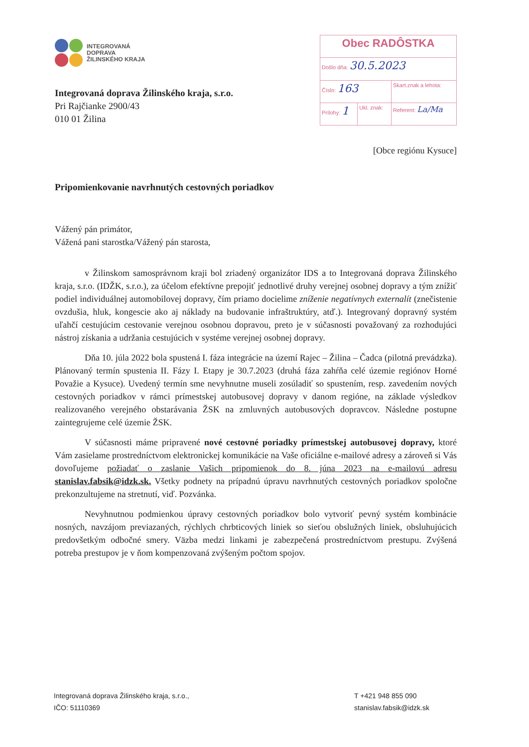INTEGROVANÁ
DOPRAVA
ŽILINSKÉHO KRAJA
Integrovaná doprava Žilinského kraja, s.r.o.
Pri Rajčianke 2900/43
010 01 Žilina
| Obec RADÔSTKA | | |
| Došlo dňa: 30.5.2023 | | |
| Číslo: 163 | | Skart.znak a lehota: |
| Prílohy: 1 | Ukl. znak: | Referent: La/Ma |
[Obce regiónu Kysuce]
Pripomienkovanie navrhnutých cestovných poriadkov
Vážený pán primátor,
Vážená pani starostka/Vážený pán starosta,
v Žilinskom samosprávnom kraji bol zriadený organizátor IDS a to Integrovaná doprava Žilinského kraja, s.r.o. (IDŽK, s.r.o.), za účelom efektívne prepojiť jednotlivé druhy verejnej osobnej dopravy a tým znížiť podiel individuálnej automobilovej dopravy, čím priamo docielime zníženie negatívnych externalít (znečistenie ovzdušia, hluk, kongescie ako aj náklady na budovanie infraštruktúry, atď.). Integrovaný dopravný systém uľahčí cestujúcim cestovanie verejnou osobnou dopravou, preto je v súčasnosti považovaný za rozhodujúci nástroj získania a udržania cestujúcich v systéme verejnej osobnej dopravy.
Dňa 10. júla 2022 bola spustená I. fáza integrácie na území Rajec – Žilina – Čadca (pilotná prevádzka). Plánovaný termín spustenia II. Fázy I. Etapy je 30.7.2023 (druhá fáza zahŕňa celé územie regiónov Horné Považie a Kysuce). Uvedený termín sme nevyhnutne museli zosúladiť so spustením, resp. zavedením nových cestovných poriadkov v rámci prímestskej autobusovej dopravy v danom regióne, na základe výsledkov realizovaného verejného obstarávania ŽSK na zmluvných autobusových dopravcov. Následne postupne zaintegrujeme celé územie ŽSK.
V súčasnosti máme pripravené nové cestovné poriadky prímestskej autobusovej dopravy, ktoré Vám zasielame prostredníctvom elektronickej komunikácie na Vaše oficiálne e-mailové adresy a zároveň si Vás dovoľujeme požiadať o zaslanie Vašich pripomienok do 8. júna 2023 na e-mailovú adresu stanislav.fabsik@idzk.sk. Všetky podnety na prípadnú úpravu navrhnutých cestovných poriadkov spoločne prekonzultujeme na stretnutí, viď. Pozvánka.
Nevyhnutnou podmienkou úpravy cestovných poriadkov bolo vytvoriť pevný systém kombinácie nosných, navzájom previazaných, rýchlych chrbticových liniek so sieťou obslužných liniek, obsluhujúcich predovšetkým odbočné smery. Väzba medzi linkami je zabezpečená prostredníctvom prestupu. Zvýšená potreba prestupov je v ňom kompenzovaná zvýšeným počtom spojov.
Integrovaná doprava Žilinského kraja, s.r.o.,
IČO: 51110369
T +421 948 855 090
stanislav.fabsik@idzk.sk